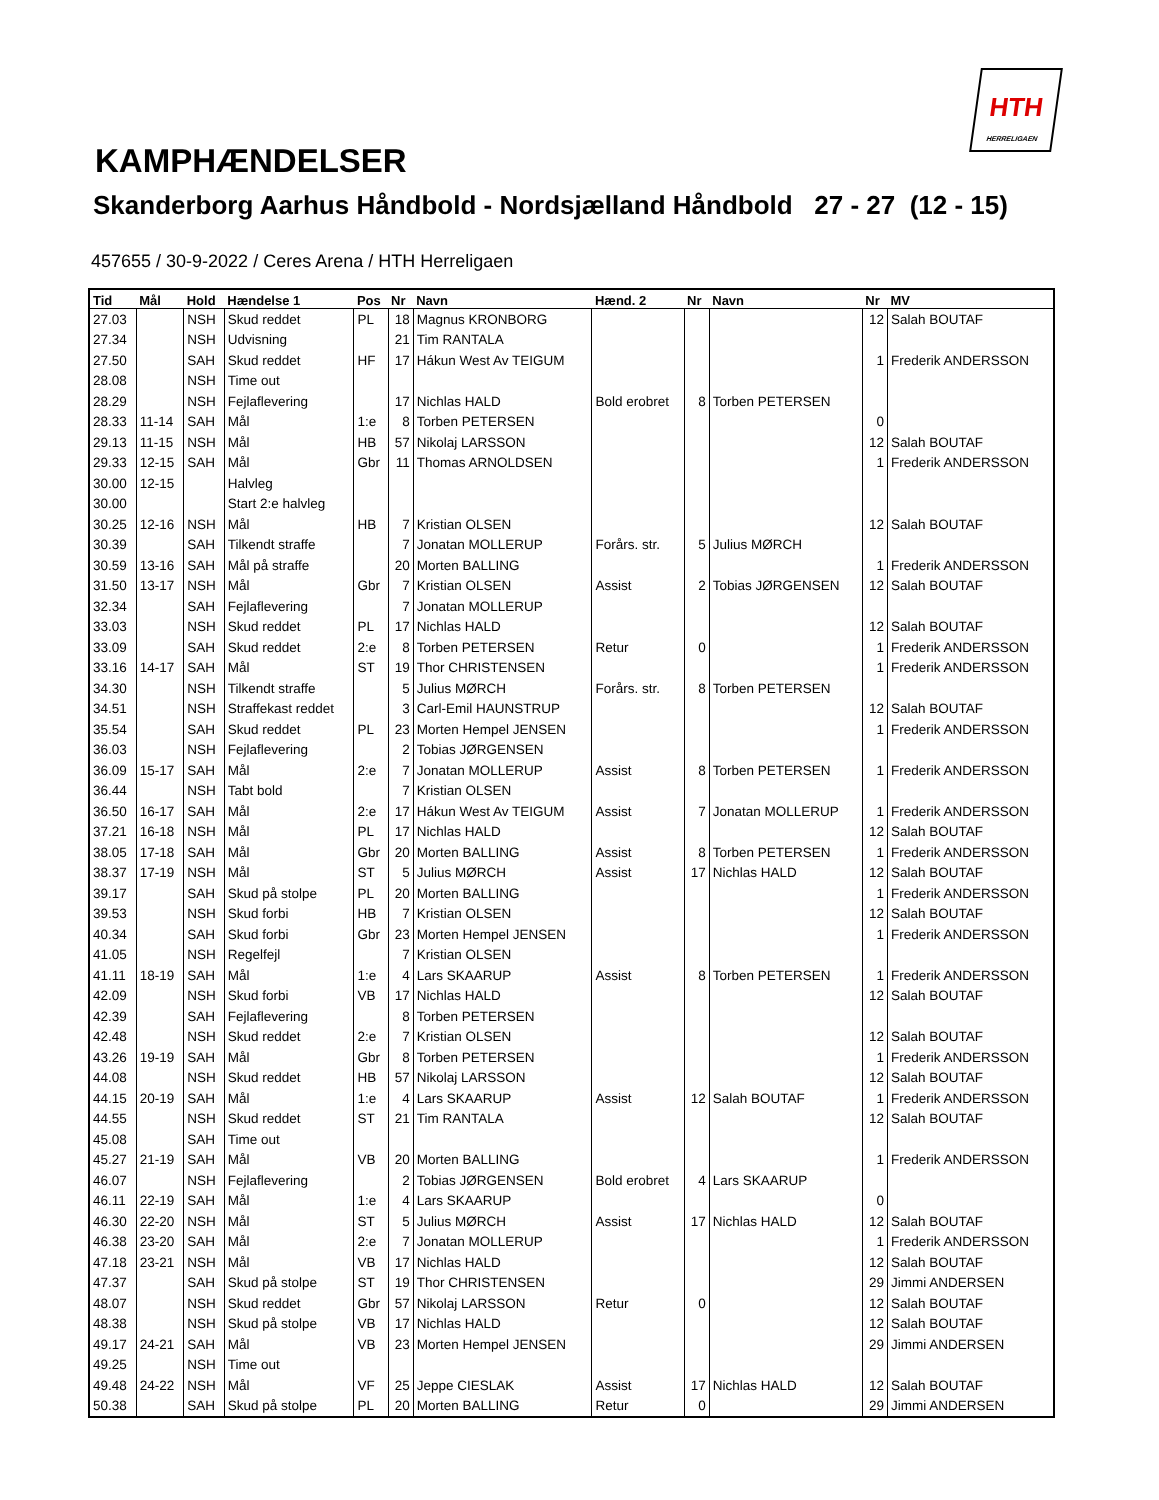HTH
HERRELIGAEN
KAMPHÆNDELSER
Skanderborg Aarhus Håndbold - Nordsjælland Håndbold 27 - 27 (12 - 15)
457655 / 30-9-2022 / Ceres Arena / HTH Herreligaen
| Tid | Mål | Hold | Hændelse 1 | Pos | Nr | Navn | Hænd. 2 | Nr | Navn | Nr | MV |
| --- | --- | --- | --- | --- | --- | --- | --- | --- | --- | --- | --- |
| 27.03 | | NSH | Skud reddet | PL | 18 | Magnus KRONBORG | | | | 12 | Salah BOUTAF |
| 27.34 | | NSH | Udvisning | | 21 | Tim RANTALA | | | | | |
| 27.50 | | SAH | Skud reddet | HF | 17 | Hákun West Av TEIGUM | | | | 1 | Frederik ANDERSSON |
| 28.08 | | NSH | Time out | | | | | | | | |
| 28.29 | | NSH | Fejlaflevering | | 17 | Nichlas HALD | Bold erobret | 8 | Torben PETERSEN | | |
| 28.33 | 11-14 | SAH | Mål | 1:e | 8 | Torben PETERSEN | | | | 0 | |
| 29.13 | 11-15 | NSH | Mål | HB | 57 | Nikolaj LARSSON | | | | 12 | Salah BOUTAF |
| 29.33 | 12-15 | SAH | Mål | Gbr | 11 | Thomas ARNOLDSEN | | | | 1 | Frederik ANDERSSON |
| 30.00 | 12-15 | | Halvleg | | | | | | | | |
| 30.00 | | | Start 2:e halvleg | | | | | | | | |
| 30.25 | 12-16 | NSH | Mål | HB | 7 | Kristian OLSEN | | | | 12 | Salah BOUTAF |
| 30.39 | | SAH | Tilkendt straffe | | 7 | Jonatan MOLLERUP | Forårs. str. | 5 | Julius MØRCH | | |
| 30.59 | 13-16 | SAH | Mål på straffe | | 20 | Morten BALLING | | | | 1 | Frederik ANDERSSON |
| 31.50 | 13-17 | NSH | Mål | Gbr | 7 | Kristian OLSEN | Assist | 2 | Tobias JØRGENSEN | 12 | Salah BOUTAF |
| 32.34 | | SAH | Fejlaflevering | | 7 | Jonatan MOLLERUP | | | | | |
| 33.03 | | NSH | Skud reddet | PL | 17 | Nichlas HALD | | | | 12 | Salah BOUTAF |
| 33.09 | | SAH | Skud reddet | 2:e | 8 | Torben PETERSEN | Retur | 0 | | 1 | Frederik ANDERSSON |
| 33.16 | 14-17 | SAH | Mål | ST | 19 | Thor CHRISTENSEN | | | | 1 | Frederik ANDERSSON |
| 34.30 | | NSH | Tilkendt straffe | | 5 | Julius MØRCH | Forårs. str. | 8 | Torben PETERSEN | | |
| 34.51 | | NSH | Straffekast reddet | | 3 | Carl-Emil HAUNSTRUP | | | | 12 | Salah BOUTAF |
| 35.54 | | SAH | Skud reddet | PL | 23 | Morten Hempel JENSEN | | | | 1 | Frederik ANDERSSON |
| 36.03 | | NSH | Fejlaflevering | | 2 | Tobias JØRGENSEN | | | | | |
| 36.09 | 15-17 | SAH | Mål | 2:e | 7 | Jonatan MOLLERUP | Assist | 8 | Torben PETERSEN | 1 | Frederik ANDERSSON |
| 36.44 | | NSH | Tabt bold | | 7 | Kristian OLSEN | | | | | |
| 36.50 | 16-17 | SAH | Mål | 2:e | 17 | Hákun West Av TEIGUM | Assist | 7 | Jonatan MOLLERUP | 1 | Frederik ANDERSSON |
| 37.21 | 16-18 | NSH | Mål | PL | 17 | Nichlas HALD | | | | 12 | Salah BOUTAF |
| 38.05 | 17-18 | SAH | Mål | Gbr | 20 | Morten BALLING | Assist | 8 | Torben PETERSEN | 1 | Frederik ANDERSSON |
| 38.37 | 17-19 | NSH | Mål | ST | 5 | Julius MØRCH | Assist | 17 | Nichlas HALD | 12 | Salah BOUTAF |
| 39.17 | | SAH | Skud på stolpe | PL | 20 | Morten BALLING | | | | 1 | Frederik ANDERSSON |
| 39.53 | | NSH | Skud forbi | HB | 7 | Kristian OLSEN | | | | 12 | Salah BOUTAF |
| 40.34 | | SAH | Skud forbi | Gbr | 23 | Morten Hempel JENSEN | | | | 1 | Frederik ANDERSSON |
| 41.05 | | NSH | Regelfejl | | 7 | Kristian OLSEN | | | | | |
| 41.11 | 18-19 | SAH | Mål | 1:e | 4 | Lars SKAARUP | Assist | 8 | Torben PETERSEN | 1 | Frederik ANDERSSON |
| 42.09 | | NSH | Skud forbi | VB | 17 | Nichlas HALD | | | | 12 | Salah BOUTAF |
| 42.39 | | SAH | Fejlaflevering | | 8 | Torben PETERSEN | | | | | |
| 42.48 | | NSH | Skud reddet | 2:e | 7 | Kristian OLSEN | | | | 12 | Salah BOUTAF |
| 43.26 | 19-19 | SAH | Mål | Gbr | 8 | Torben PETERSEN | | | | 1 | Frederik ANDERSSON |
| 44.08 | | NSH | Skud reddet | HB | 57 | Nikolaj LARSSON | | | | 12 | Salah BOUTAF |
| 44.15 | 20-19 | SAH | Mål | 1:e | 4 | Lars SKAARUP | Assist | 12 | Salah BOUTAF | 1 | Frederik ANDERSSON |
| 44.55 | | NSH | Skud reddet | ST | 21 | Tim RANTALA | | | | 12 | Salah BOUTAF |
| 45.08 | | SAH | Time out | | | | | | | | |
| 45.27 | 21-19 | SAH | Mål | VB | 20 | Morten BALLING | | | | 1 | Frederik ANDERSSON |
| 46.07 | | NSH | Fejlaflevering | | 2 | Tobias JØRGENSEN | Bold erobret | 4 | Lars SKAARUP | | |
| 46.11 | 22-19 | SAH | Mål | 1:e | 4 | Lars SKAARUP | | | | 0 | |
| 46.30 | 22-20 | NSH | Mål | ST | 5 | Julius MØRCH | Assist | 17 | Nichlas HALD | 12 | Salah BOUTAF |
| 46.38 | 23-20 | SAH | Mål | 2:e | 7 | Jonatan MOLLERUP | | | | 1 | Frederik ANDERSSON |
| 47.18 | 23-21 | NSH | Mål | VB | 17 | Nichlas HALD | | | | 12 | Salah BOUTAF |
| 47.37 | | SAH | Skud på stolpe | ST | 19 | Thor CHRISTENSEN | | | | 29 | Jimmi ANDERSEN |
| 48.07 | | NSH | Skud reddet | Gbr | 57 | Nikolaj LARSSON | Retur | 0 | | 12 | Salah BOUTAF |
| 48.38 | | NSH | Skud på stolpe | VB | 17 | Nichlas HALD | | | | 12 | Salah BOUTAF |
| 49.17 | 24-21 | SAH | Mål | VB | 23 | Morten Hempel JENSEN | | | | 29 | Jimmi ANDERSEN |
| 49.25 | | NSH | Time out | | | | | | | | |
| 49.48 | 24-22 | NSH | Mål | VF | 25 | Jeppe CIESLAK | Assist | 17 | Nichlas HALD | 12 | Salah BOUTAF |
| 50.38 | | SAH | Skud på stolpe | PL | 20 | Morten BALLING | Retur | 0 | | 29 | Jimmi ANDERSEN |